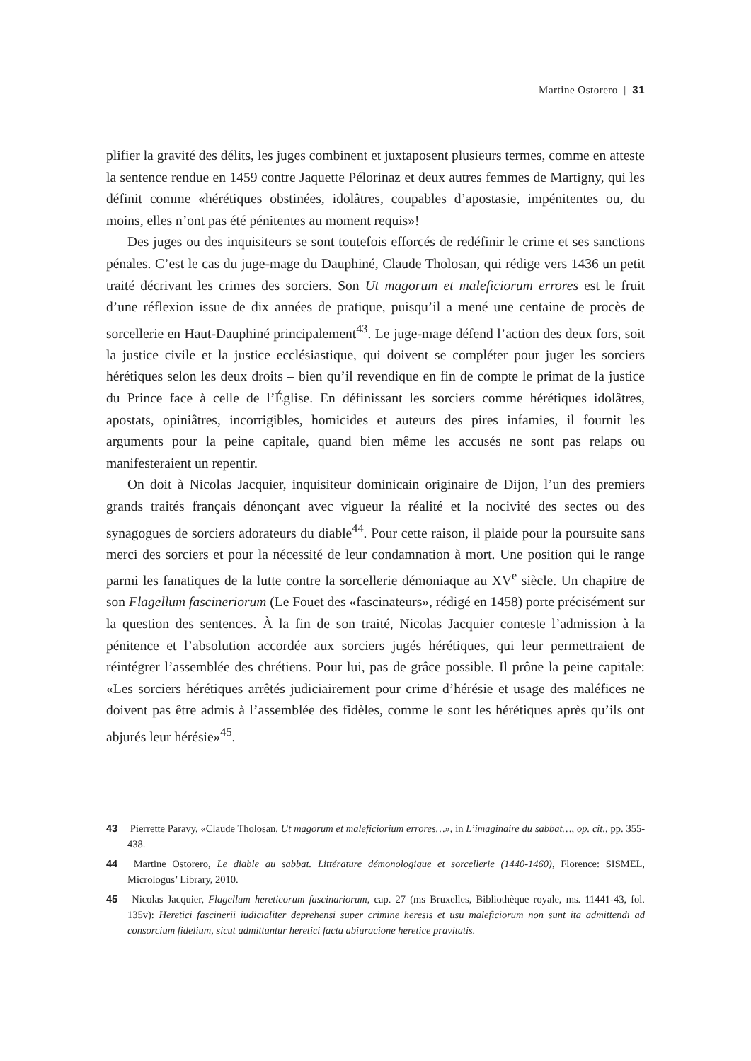Martine Ostorero | 31
plifier la gravité des délits, les juges combinent et juxtaposent plusieurs termes, comme en atteste la sentence rendue en 1459 contre Jaquette Pélorinaz et deux autres femmes de Martigny, qui les définit comme «hérétiques obstinées, idolâtres, coupables d’apostasie, impénitentes ou, du moins, elles n’ont pas été pénitentes au moment requis»!
Des juges ou des inquisiteurs se sont toutefois efforcés de redéfinir le crime et ses sanctions pénales. C’est le cas du juge-mage du Dauphiné, Claude Tholosan, qui rédige vers 1436 un petit traité décrivant les crimes des sorciers. Son Ut magorum et maleficiorum errores est le fruit d’une réflexion issue de dix années de pratique, puisqu’il a mené une centaine de procès de sorcellerie en Haut-Dauphiné principalement<sup>43</sup>. Le juge-mage défend l’action des deux fors, soit la justice civile et la justice ecclésiastique, qui doivent se compléter pour juger les sorciers hérétiques selon les deux droits – bien qu’il revendique en fin de compte le primat de la justice du Prince face à celle de l’Église. En définissant les sorciers comme hérétiques idolâtres, apostats, opiniâtres, incorrigibles, homicides et auteurs des pires infamies, il fournit les arguments pour la peine capitale, quand bien même les accusés ne sont pas relaps ou manifesteraient un repentir.
On doit à Nicolas Jacquier, inquisiteur dominicain originaire de Dijon, l’un des premiers grands traités français dénonçant avec vigueur la réalité et la nocivité des sectes ou des synagogues de sorciers adorateurs du diable<sup>44</sup>. Pour cette raison, il plaide pour la poursuite sans merci des sorciers et pour la nécessité de leur condamnation à mort. Une position qui le range parmi les fanatiques de la lutte contre la sorcellerie démoniaque au XV<sup>e</sup> siècle. Un chapitre de son Flagellum fascineriorum (Le Fouet des «fascinateurs», rédigé en 1458) porte précisément sur la question des sentences. À la fin de son traité, Nicolas Jacquier conteste l’admission à la pénitence et l’absolution accordée aux sorciers jugés hérétiques, qui leur permettraient de réintégrer l’assemblée des chrétiens. Pour lui, pas de grâce possible. Il prône la peine capitale: «Les sorciers hérétiques arrêtés judiciairement pour crime d’hérésie et usage des maléfices ne doivent pas être admis à l’assemblée des fidèles, comme le sont les hérétiques après qu’ils ont abjurés leur hérésie»<sup>45</sup>.
43 Pierrette Paravy, «Claude Tholosan, Ut magorum et maleficiorium errores…», in L’imaginaire du sabbat…, op. cit., pp. 355-438.
44 Martine Ostorero, Le diable au sabbat. Littérature démonologique et sorcellerie (1440-1460), Florence: SISMEL, Micrologus’ Library, 2010.
45 Nicolas Jacquier, Flagellum hereticorum fascinariorum, cap. 27 (ms Bruxelles, Bibliothèque royale, ms. 11441-43, fol. 135v): Heretici fascinerii iudicialiter deprehensi super crimine heresis et usu maleficiorum non sunt ita admittendi ad consorcium fidelium, sicut admittuntur heretici facta abiuracione heretice pravitatis.